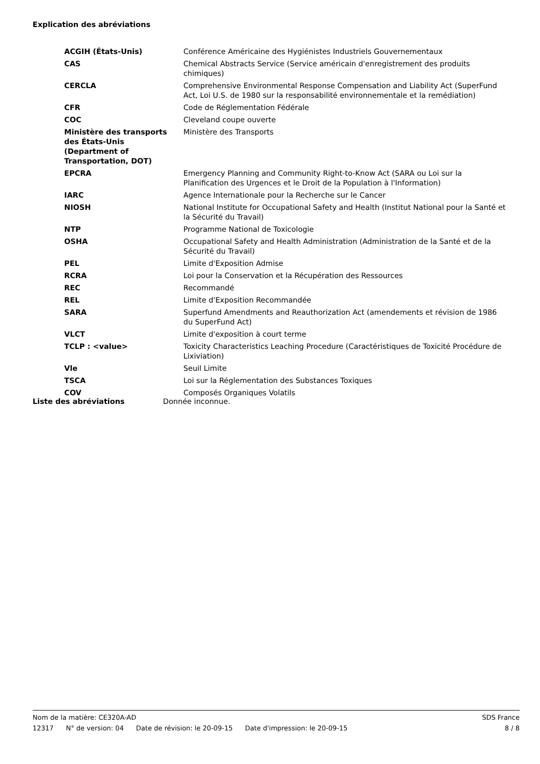Explication des abréviations
| ACGIH (États-Unis) | Conférence Américaine des Hygiénistes Industriels Gouvernementaux |
| CAS | Chemical Abstracts Service (Service américain d'enregistrement des produits chimiques) |
| CERCLA | Comprehensive Environmental Response Compensation and Liability Act (SuperFund Act, Loi U.S. de 1980 sur la responsabilité environnementale et la remédiation) |
| CFR | Code de Réglementation Fédérale |
| COC | Cleveland coupe ouverte |
| Ministère des transports des États-Unis (Department of Transportation, DOT) | Ministère des Transports |
| EPCRA | Emergency Planning and Community Right-to-Know Act (SARA ou Loi sur la Planification des Urgences et le Droit de la Population à l'Information) |
| IARC | Agence Internationale pour la Recherche sur le Cancer |
| NIOSH | National Institute for Occupational Safety and Health (Institut National pour la Santé et la Sécurité du Travail) |
| NTP | Programme National de Toxicologie |
| OSHA | Occupational Safety and Health Administration (Administration de la Santé et de la Sécurité du Travail) |
| PEL | Limite d'Exposition Admise |
| RCRA | Loi pour la Conservation et la Récupération des Ressources |
| REC | Recommandé |
| REL | Limite d'Exposition Recommandée |
| SARA | Superfund Amendments and Reauthorization Act (amendements et révision de 1986 du SuperFund Act) |
| VLCT | Limite d'exposition à court terme |
| TCLP : <value> | Toxicity Characteristics Leaching Procedure (Caractéristiques de Toxicité Procédure de Lixiviation) |
| Vle | Seuil Limite |
| TSCA | Loi sur la Réglementation des Substances Toxiques |
| COV | Composés Organiques Volatils |
| Liste des abréviations | Donnée inconnue. |
Nom de la matière: CE320A-AD SDS France
12317 N° de version: 04 Date de révision: le 20-09-15 Date d'impression: le 20-09-15
8 / 8